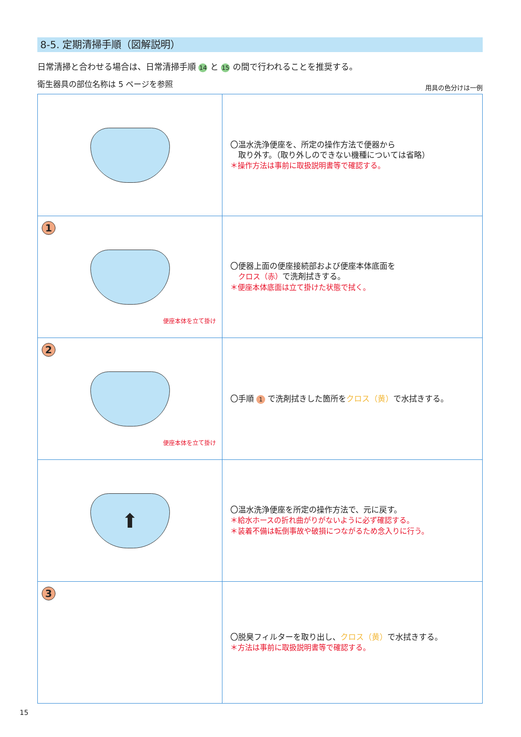8-5. 定期清掃手順（図解説明）
日常清掃と合わせる場合は、日常清掃手順 14 と 15 の間で行われることを推奨する。
衛生器具の部位名称は 5 ページを参照 用具の色分けは一例
| | 〇温水洗浄便座を、所定の操作方法で便器から 取り外す。（取り外しのできない機種については省略） ＊操作方法は事前に取扱説明書等で確認する。 |
| 1 便座本体を立て掛け | 〇便器上面の便座接続部および便座本体底面を クロス（赤） で洗剤拭きする。 ＊便座本体底面は立て掛けた状態で拭く。 |
| 2 便座本体を立て掛け | 〇手順 1 で洗剤拭きした箇所を クロス（黄） で水拭きする。 |
| ⬆ | 〇温水洗浄便座を所定の操作方法で、元に戻す。 ＊給水ホースの折れ曲がりがないように必ず確認する。 ＊装着不備は転倒事故や破損につながるため念入りに行う。 |
| 3 | 〇脱臭フィルターを取り出し、 クロス（黄） で水拭きする。 ＊方法は事前に取扱説明書等で確認する。 |
15